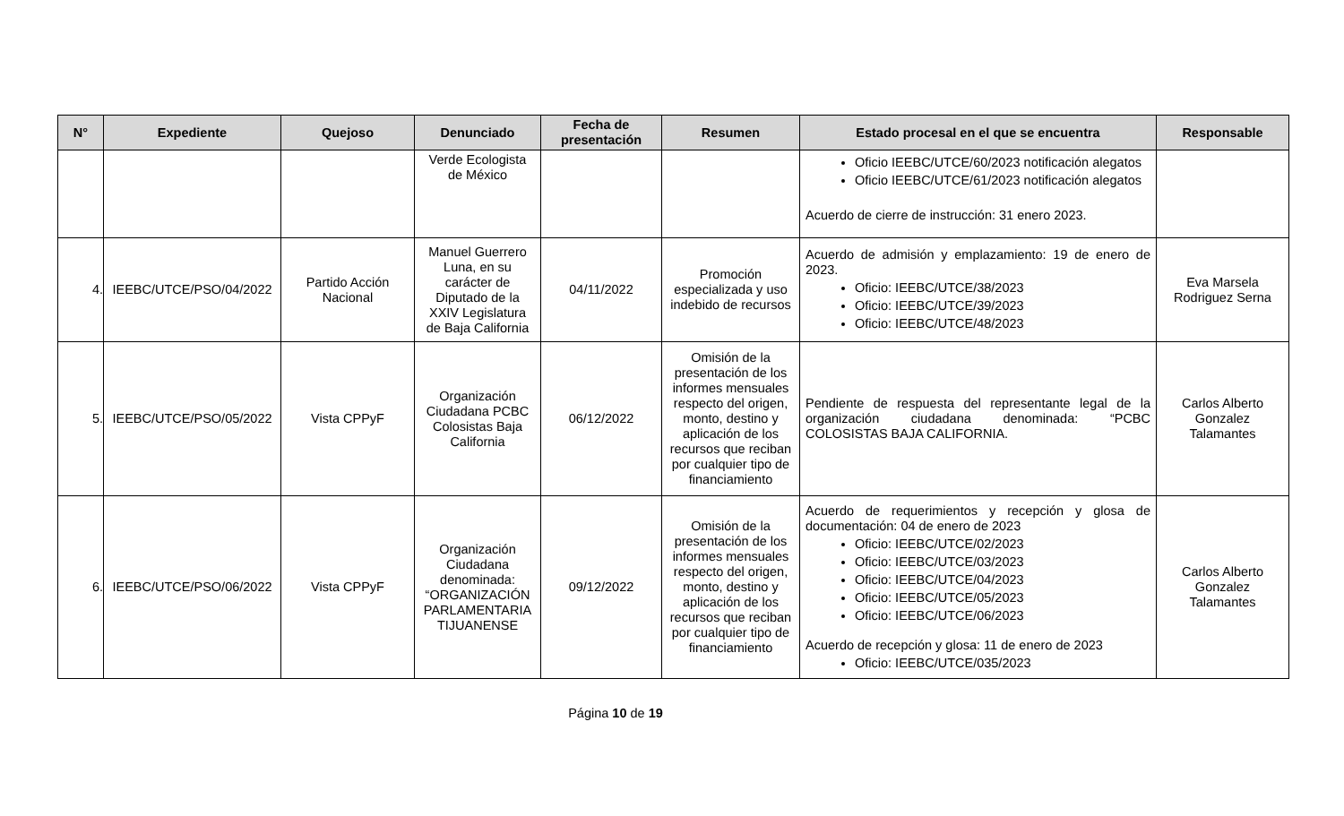| N° | Expediente | Quejoso | Denunciado | Fecha de presentación | Resumen | Estado procesal en el que se encuentra | Responsable |
| --- | --- | --- | --- | --- | --- | --- | --- |
| | | | Verde Ecologista de México | | | Oficio IEEBC/UTCE/60/2023 notificación alegatos Oficio IEEBC/UTCE/61/2023 notificación alegatos Acuerdo de cierre de instrucción: 31 enero 2023. | |
| 4. | IEEBC/UTCE/PSO/04/2022 | Partido Acción Nacional | Manuel Guerrero Luna, en su carácter de Diputado de la XXIV Legislatura de Baja California | 04/11/2022 | Promoción especializada y uso indebido de recursos | Acuerdo de admisión y emplazamiento: 19 de enero de 2023. Oficio: IEEBC/UTCE/38/2023 Oficio: IEEBC/UTCE/39/2023 Oficio: IEEBC/UTCE/48/2023 | Eva Marsela Rodriguez Serna |
| 5. | IEEBC/UTCE/PSO/05/2022 | Vista CPPyF | Organización Ciudadana PCBC Colosistas Baja California | 06/12/2022 | Omisión de la presentación de los informes mensuales respecto del origen, monto, destino y aplicación de los recursos que reciban por cualquier tipo de financiamiento | Pendiente de respuesta del representante legal de la organización ciudadana denominada: “PCBC COLOSISTAS BAJA CALIFORNIA. | Carlos Alberto Gonzalez Talamantes |
| 6. | IEEBC/UTCE/PSO/06/2022 | Vista CPPyF | Organización Ciudadana denominada: “ORGANIZACIÓN PARLAMENTARIA TIJUANENSE | 09/12/2022 | Omisión de la presentación de los informes mensuales respecto del origen, monto, destino y aplicación de los recursos que reciban por cualquier tipo de financiamiento | Acuerdo de requerimientos y recepción y glosa de documentación: 04 de enero de 2023 Oficio: IEEBC/UTCE/02/2023 Oficio: IEEBC/UTCE/03/2023 Oficio: IEEBC/UTCE/04/2023 Oficio: IEEBC/UTCE/05/2023 Oficio: IEEBC/UTCE/06/2023 Acuerdo de recepción y glosa: 11 de enero de 2023 Oficio: IEEBC/UTCE/035/2023 | Carlos Alberto Gonzalez Talamantes |
Página 10 de 19